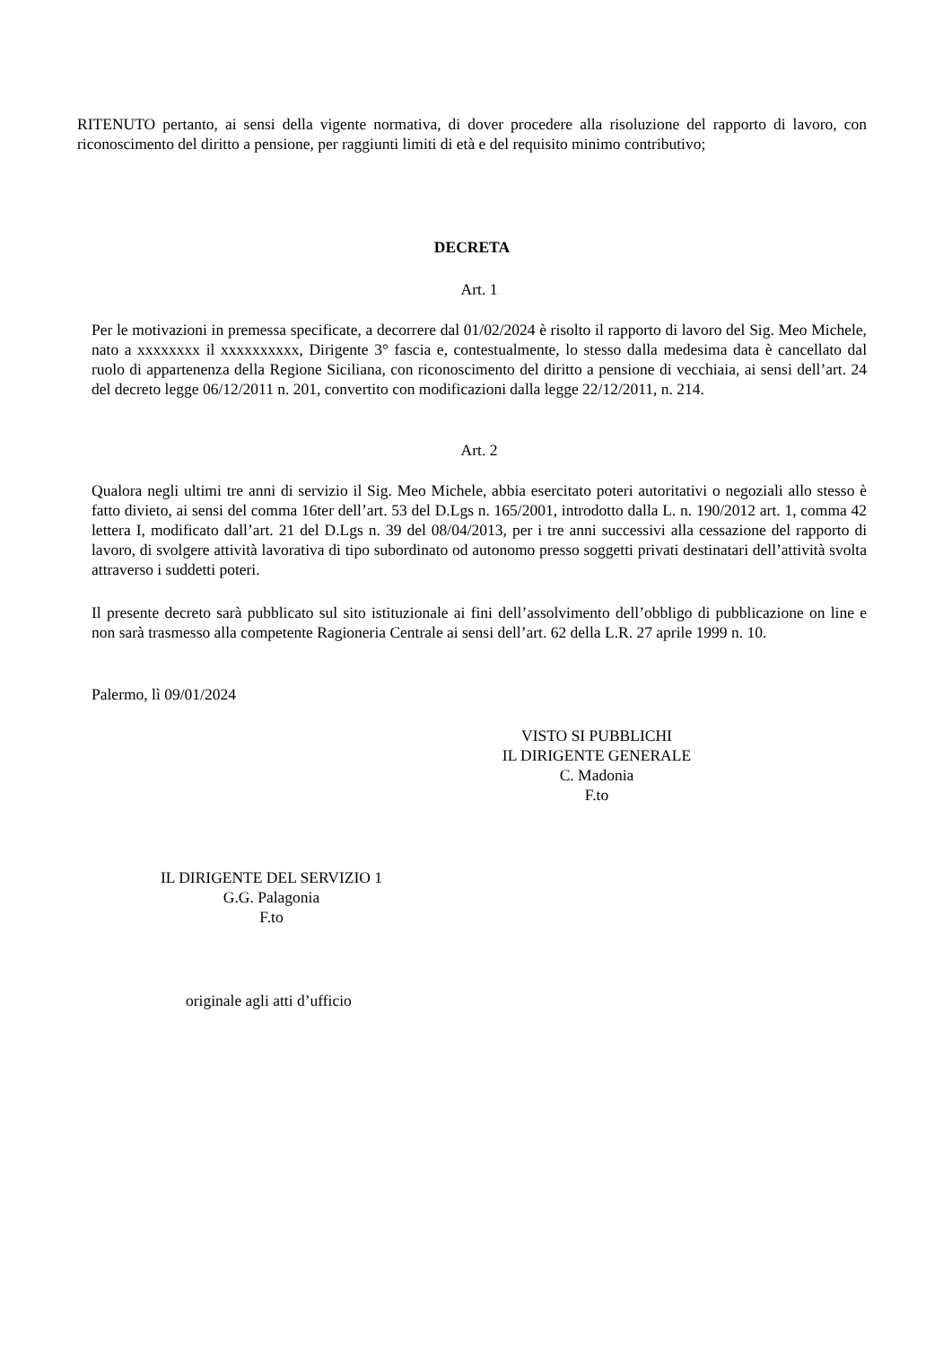RITENUTO pertanto, ai sensi della vigente normativa, di dover procedere alla risoluzione del rapporto di lavoro, con riconoscimento del diritto a pensione, per raggiunti limiti di età e del requisito minimo contributivo;
DECRETA
Art. 1
Per le motivazioni in premessa specificate, a decorrere dal 01/02/2024 è risolto il rapporto di lavoro del Sig. Meo Michele, nato a xxxxxxxx il xxxxxxxxxx, Dirigente 3° fascia e, contestualmente, lo stesso dalla medesima data è cancellato dal ruolo di appartenenza della Regione Siciliana, con riconoscimento del diritto a pensione di vecchiaia, ai sensi dell’art. 24 del decreto legge 06/12/2011 n. 201, convertito con modificazioni dalla legge 22/12/2011, n. 214.
Art. 2
Qualora negli ultimi tre anni di servizio il Sig. Meo Michele, abbia esercitato poteri autoritativi o negoziali allo stesso è fatto divieto, ai sensi del comma 16ter dell’art. 53 del D.Lgs n. 165/2001, introdotto dalla L. n. 190/2012 art. 1, comma 42 lettera I, modificato dall’art. 21 del D.Lgs n. 39 del 08/04/2013, per i tre anni successivi alla cessazione del rapporto di lavoro, di svolgere attività lavorativa di tipo subordinato od autonomo presso soggetti privati destinatari dell’attività svolta attraverso i suddetti poteri.
Il presente decreto sarà pubblicato sul sito istituzionale ai fini dell’assolvimento dell’obbligo di pubblicazione on line e non sarà trasmesso alla competente Ragioneria Centrale ai sensi dell’art. 62 della L.R. 27 aprile 1999 n. 10.
Palermo, lì 09/01/2024
VISTO SI PUBBLICHI
IL DIRIGENTE GENERALE
C. Madonia
F.to
IL DIRIGENTE DEL SERVIZIO 1
G.G. Palagonia
F.to
originale agli atti d’ufficio